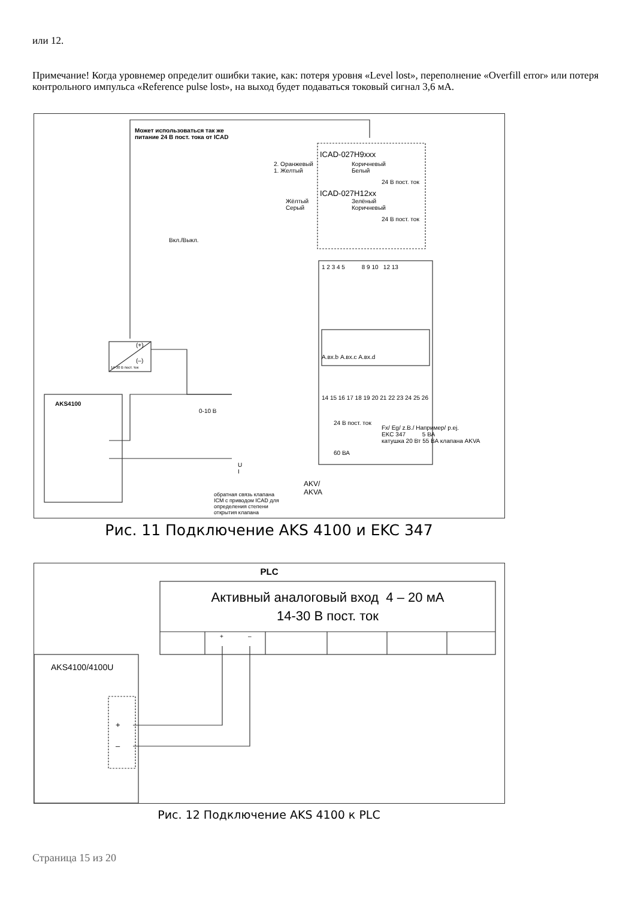или 12.
Примечание! Когда уровнемер определит ошибки такие, как: потеря уровня «Level lost», переполнение «Overfill error» или потеря контрольного импульса «Reference pulse lost», на выход будет подаваться токовый сигнал 3,6 мА.
Может использоваться так же
питание 24 В пост. тока от ICAD
ICAD-027H9xxx
2. Оранжевый
1. Желтый
Коричневый
Белый
24 В пост. ток
ICAD-027H12xx
Жёлтый
Серый
Зелёный
Коричневый
24 В пост. ток
Вкл./Выкл.
1 2 3 4 5 8 9 10 12 13
(+)
(–)
14-30 В пост. ток
А.вх.b А.вх.c А.вх.d
AKS4100
14 15 16 17 18 19 20 21 22 23 24 25 26
0-10 В
24 В пост. ток
Fx/ Eg/ z.B./ Например/ p.ej.
EKC 347 5 ВА
катушка 20 Вт 55 ВА клапана AKVA
60 ВА
U
I
AKV/
AKVA
обратная связь клапана
ICM с приводом ICAD для
определения степени
открытия клапана
Рис. 11 Подключение AKS 4100 и EKC 347
PLC
Активный аналоговый вход 4 – 20 мА
14-30 В пост. ток
+ –
AKS4100/4100U
+
–
Рис. 12 Подключение AKS 4100 к PLC
Страница 15 из 20